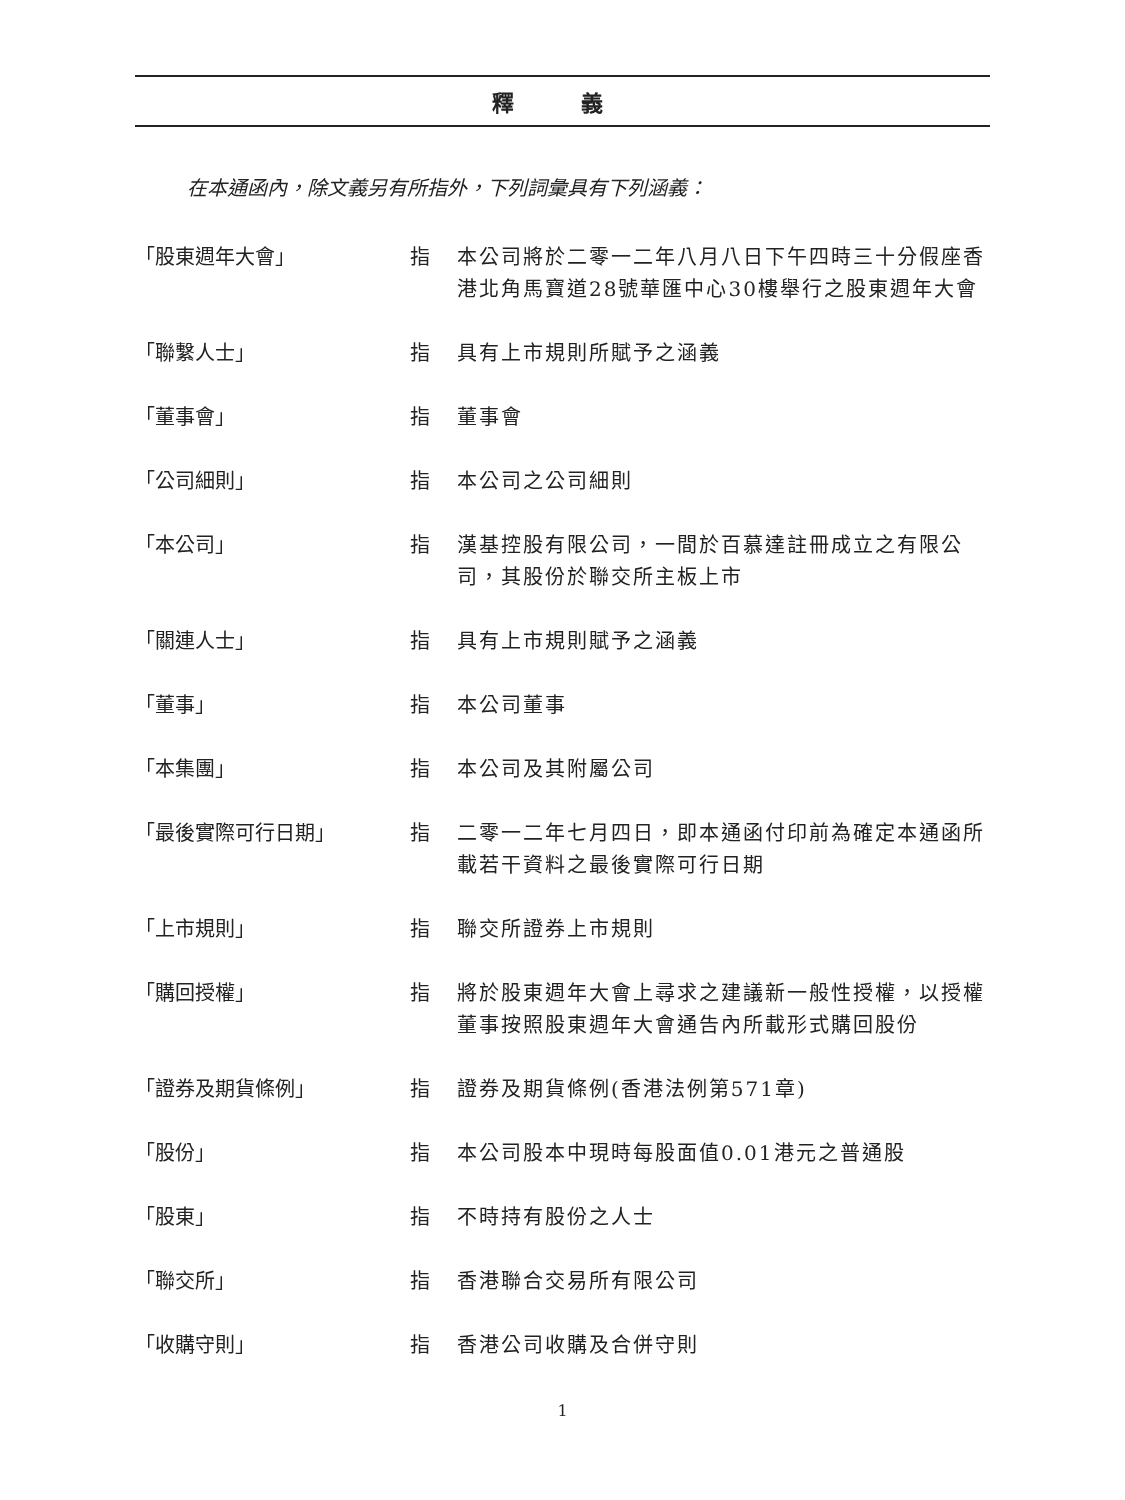釋 義
在本通函內，除文義另有所指外，下列詞彙具有下列涵義：
「股東週年大會」 指 本公司將於二零一二年八月八日下午四時三十分假座香港北角馬寶道28號華匯中心30樓舉行之股東週年大會
「聯繫人士」 指 具有上市規則所賦予之涵義
「董事會」 指 董事會
「公司細則」 指 本公司之公司細則
「本公司」 指 漢基控股有限公司，一間於百慕達註冊成立之有限公司，其股份於聯交所主板上市
「關連人士」 指 具有上市規則賦予之涵義
「董事」 指 本公司董事
「本集團」 指 本公司及其附屬公司
「最後實際可行日期」 指 二零一二年七月四日，即本通函付印前為確定本通函所載若干資料之最後實際可行日期
「上市規則」 指 聯交所證券上市規則
「購回授權」 指 將於股東週年大會上尋求之建議新一般性授權，以授權董事按照股東週年大會通告內所載形式購回股份
「證券及期貨條例」 指 證券及期貨條例(香港法例第571章)
「股份」 指 本公司股本中現時每股面值0.01港元之普通股
「股東」 指 不時持有股份之人士
「聯交所」 指 香港聯合交易所有限公司
「收購守則」 指 香港公司收購及合併守則
1